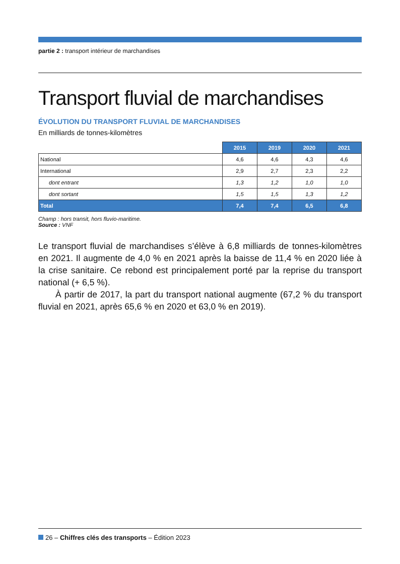partie 2 : transport intérieur de marchandises
Transport fluvial de marchandises
ÉVOLUTION DU TRANSPORT FLUVIAL DE MARCHANDISES
En milliards de tonnes-kilomètres
| | 2015 | 2019 | 2020 | 2021 |
| --- | --- | --- | --- | --- |
| National | 4,6 | 4,6 | 4,3 | 4,6 |
| International | 2,9 | 2,7 | 2,3 | 2,2 |
| dont entrant | 1,3 | 1,2 | 1,0 | 1,0 |
| dont sortant | 1,5 | 1,5 | 1,3 | 1,2 |
| Total | 7,4 | 7,4 | 6,5 | 6,8 |
Champ : hors transit, hors fluvio-maritime.
Source : VNF
Le transport fluvial de marchandises s’élève à 6,8 milliards de tonnes-kilomètres en 2021. Il augmente de 4,0 % en 2021 après la baisse de 11,4 % en 2020 liée à la crise sanitaire. Ce rebond est principalement porté par la reprise du transport national (+ 6,5 %).
À partir de 2017, la part du transport national augmente (67,2 % du transport fluvial en 2021, après 65,6 % en 2020 et 63,0 % en 2019).
26 – Chiffres clés des transports – Édition 2023